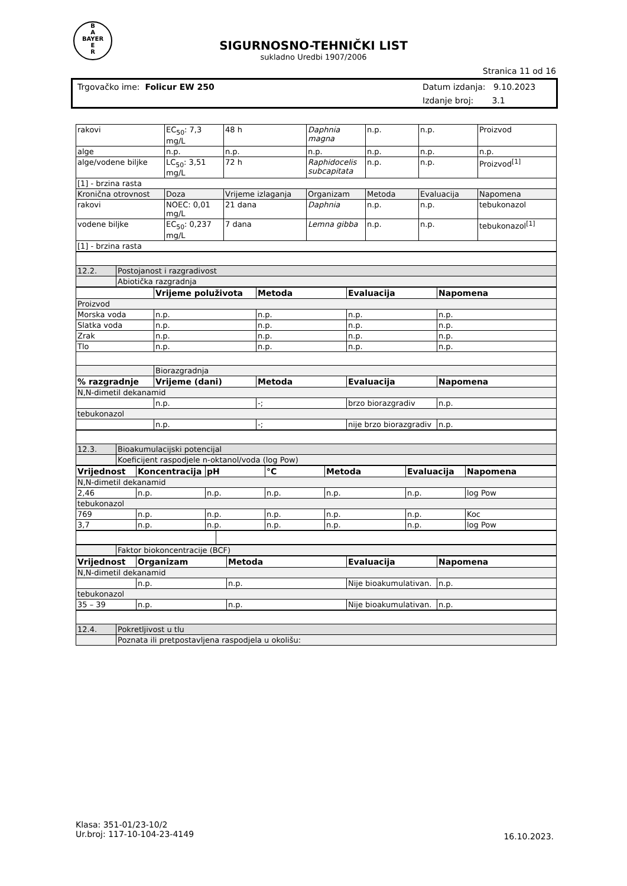B
A
BAYER
E
R
SIGURNOSNO-TEHNIČKI LIST
sukladno Uredbi 1907/2006
Stranica 11 od 16
Trgovačko ime: Folicur EW 250
Datum izdanja: 9.10.2023
Izdanje broj: 3.1
| rakovi | EC<sub>50</sub>: 7,3 mg/L | 48 h | Daphnia magna | n.p. | n.p. | Proizvod |
| alge | n.p. | n.p. | n.p. | n.p. | n.p. | n.p. |
| alge/vodene biljke | LC<sub>50</sub>: 3,51 mg/L | 72 h | Raphidocelis subcapitata | n.p. | n.p. | Proizvod<sup>[1]</sup> |
| [1] - brzina rasta | | | | | | |
| Kronična otrovnost | Doza | Vrijeme izlaganja | Organizam | Metoda | Evaluacija | Napomena |
| rakovi | NOEC: 0,01 mg/L | 21 dana | Daphnia | n.p. | n.p. | tebukonazol |
| vodene biljke | EC<sub>50</sub>: 0,237 mg/L | 7 dana | Lemna gibba | n.p. | n.p. | tebukonazol<sup>[1]</sup> |
| [1] - brzina rasta | | | | | | |
| 12.2. | Postojanost i razgradivost |
| | Abiotička razgradnja |
| | Vrijeme poluživota | Metoda | Evaluacija | Napomena |
| --- | --- | --- | --- | --- |
| Proizvod | | | | |
| Morska voda | n.p. | n.p. | n.p. | n.p. |
| Slatka voda | n.p. | n.p. | n.p. | n.p. |
| Zrak | n.p. | n.p. | n.p. | n.p. |
| Tlo | n.p. | n.p. | n.p. | n.p. |
| | Biorazgradnja | | | |
| % razgradnje | Vrijeme (dani) | Metoda | Evaluacija | Napomena |
| N,N-dimetil dekanamid | | | | |
| | n.p. | -; | brzo biorazgradiv | n.p. |
| tebukonazol | | | | |
| | n.p. | -; | nije brzo biorazgradiv | n.p. |
| 12.3. | Bioakumulacijski potencijal |
| | Koeficijent raspodjele n-oktanol/voda (log Pow) |
| Vrijednost | Koncentracija | pH | °C | Metoda | Evaluacija | Napomena |
| --- | --- | --- | --- | --- | --- | --- |
| N,N-dimetil dekanamid | | | | | | |
| 2,46 | n.p. | n.p. | n.p. | n.p. | n.p. | log Pow |
| tebukonazol | | | | | | |
| 769 | n.p. | n.p. | n.p. | n.p. | n.p. | Koc |
| 3,7 | n.p. | n.p. | n.p. | n.p. | n.p. | log Pow |
| | Faktor biokoncentracije (BCF) |
| Vrijednost | Organizam | Metoda | Evaluacija | Napomena |
| --- | --- | --- | --- | --- |
| N,N-dimetil dekanamid | | | | |
| | n.p. | n.p. | Nije bioakumulativan. | n.p. |
| tebukonazol | | | | |
| 35 – 39 | n.p. | n.p. | Nije bioakumulativan. | n.p. |
| 12.4. | Pokretljivost u tlu |
| | Poznata ili pretpostavljena raspodjela u okolišu: |
Klasa: 351-01/23-10/2
Ur.broj: 117-10-104-23-4149
16.10.2023.